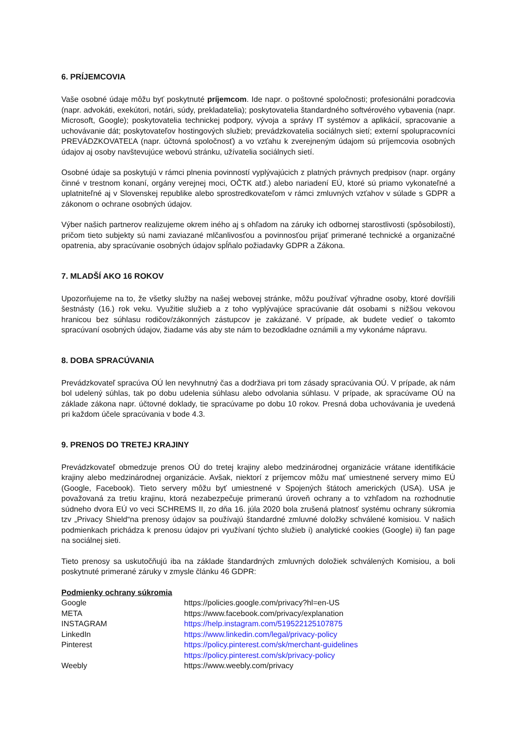6. PRÍJEMCOVIA
Vaše osobné údaje môžu byť poskytnuté príjemcom. Ide napr. o poštovné spoločnosti; profesionálni poradcovia (napr. advokáti, exekútori, notári, súdy, prekladatelia); poskytovatelia štandardného softvérového vybavenia (napr. Microsoft, Google); poskytovatelia technickej podpory, vývoja a správy IT systémov a aplikácií, spracovanie a uchovávanie dát; poskytovateľov hostingových služieb; prevádzkovatelia sociálnych sietí; externí spolupracovníci PREVÁDZKOVATEĽA (napr. účtovná spoločnosť) a vo vzťahu k zverejneným údajom sú príjemcovia osobných údajov aj osoby navštevujúce webovú stránku, užívatelia sociálnych sietí.
Osobné údaje sa poskytujú v rámci plnenia povinností vyplývajúcich z platných právnych predpisov (napr. orgány činné v trestnom konaní, orgány verejnej moci, OČTK atď.) alebo nariadení EÚ, ktoré sú priamo vykonateľné a uplatniteľné aj v Slovenskej republike alebo sprostredkovateľom v rámci zmluvných vzťahov v súlade s GDPR a zákonom o ochrane osobných údajov.
Výber našich partnerov realizujeme okrem iného aj s ohľadom na záruky ich odbornej starostlivosti (spôsobilosti), pričom tieto subjekty sú nami zaviazané mlčanlivosťou a povinnosťou prijať primerané technické a organizačné opatrenia, aby spracúvanie osobných údajov spĺňalo požiadavky GDPR a Zákona.
7. MLADŠÍ AKO 16 ROKOV
Upozorňujeme na to, že všetky služby na našej webovej stránke, môžu používať výhradne osoby, ktoré dovŕšili šestnásty (16.) rok veku. Využitie služieb a z toho vyplývajúce spracúvanie dát osobami s nižšou vekovou hranicou bez súhlasu rodičov/zákonných zástupcov je zakázané. V prípade, ak budete vedieť o takomto spracúvaní osobných údajov, žiadame vás aby ste nám to bezodkladne oznámili a my vykonáme nápravu.
8. DOBA SPRACÚVANIA
Prevádzkovateľ spracúva OÚ len nevyhnutný čas a dodržiava pri tom zásady spracúvania OÚ. V prípade, ak nám bol udelený súhlas, tak po dobu udelenia súhlasu alebo odvolania súhlasu. V prípade, ak spracúvame OÚ na základe zákona napr. účtovné doklady, tie spracúvame po dobu 10 rokov. Presná doba uchovávania je uvedená pri každom účele spracúvania v bode 4.3.
9. PRENOS DO TRETEJ KRAJINY
Prevádzkovateľ obmedzuje prenos OÚ do tretej krajiny alebo medzinárodnej organizácie vrátane identifikácie krajiny alebo medzinárodnej organizácie. Avšak, niektorí z príjemcov môžu mať umiestnené servery mimo EÚ (Google, Facebook). Tieto servery môžu byť umiestnené v Spojených štátoch amerických (USA). USA je považovaná za tretiu krajinu, ktorá nezabezpečuje primeranú úroveň ochrany a to vzhľadom na rozhodnutie súdneho dvora EÚ vo veci SCHREMS II, zo dňa 16. júla 2020 bola zrušená platnosť systému ochrany súkromia tzv „Privacy Shield“na prenosy údajov sa používajú štandardné zmluvné doložky schválené komisiou. V našich podmienkach prichádza k prenosu údajov pri využívaní týchto služieb i) analytické cookies (Google) ii) fan page na sociálnej sieti.
Tieto prenosy sa uskutočňujú iba na základe štandardných zmluvných doložiek schválených Komisiou, a boli poskytnuté primerané záruky v zmysle článku 46 GDPR:
| Podmienky ochrany súkromia | |
| Google | https://policies.google.com/privacy?hl=en-US |
| META | https://www.facebook.com/privacy/explanation |
| INSTAGRAM | https://help.instagram.com/519522125107875 |
| LinkedIn | https://www.linkedin.com/legal/privacy-policy |
| Pinterest | https://policy.pinterest.com/sk/merchant-guidelines https://policy.pinterest.com/sk/privacy-policy |
| Weebly | https://www.weebly.com/privacy |